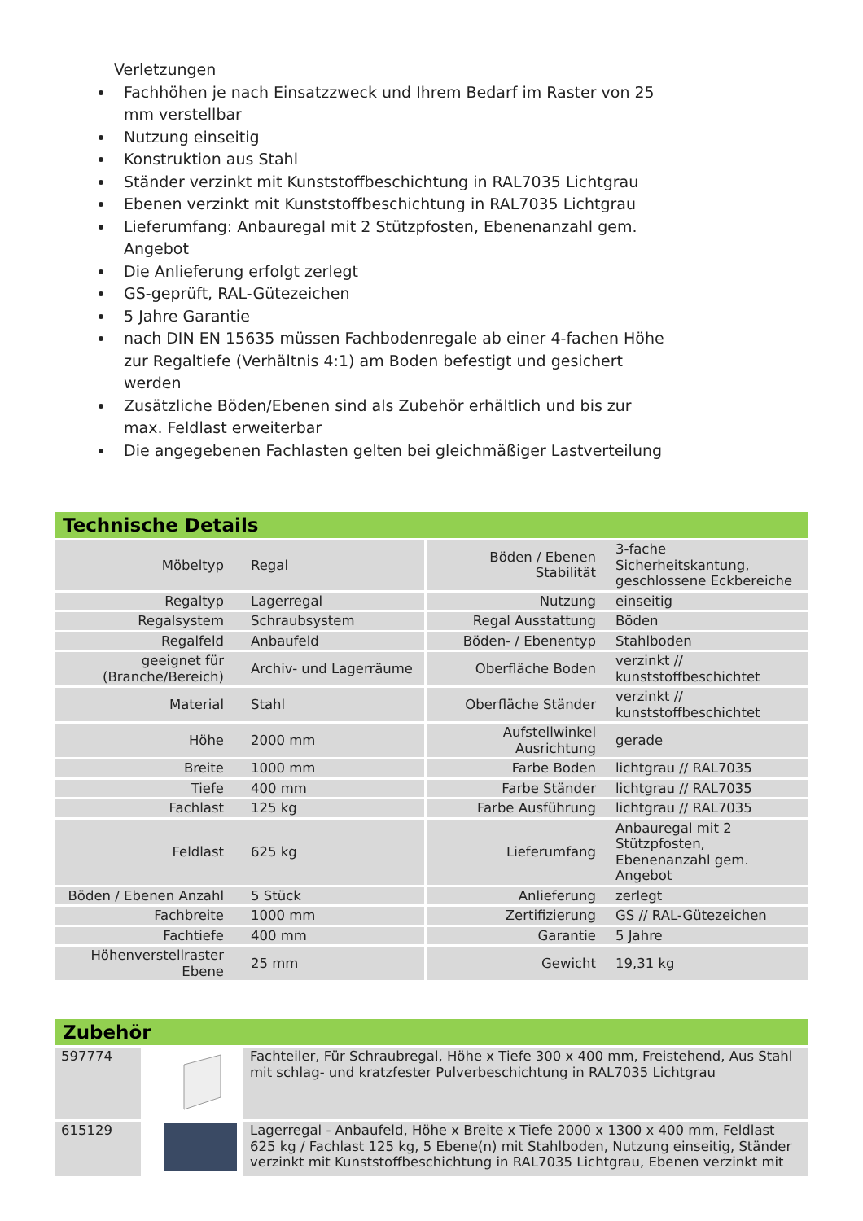Verletzungen
Fachhöhen je nach Einsatzzweck und Ihrem Bedarf im Raster von 25 mm verstellbar
Nutzung einseitig
Konstruktion aus Stahl
Ständer verzinkt mit Kunststoffbeschichtung in RAL7035 Lichtgrau
Ebenen verzinkt mit Kunststoffbeschichtung in RAL7035 Lichtgrau
Lieferumfang: Anbauregal mit 2 Stützpfosten, Ebenenanzahl gem. Angebot
Die Anlieferung erfolgt zerlegt
GS-geprüft, RAL-Gütezeichen
5 Jahre Garantie
nach DIN EN 15635 müssen Fachbodenregale ab einer 4-fachen Höhe zur Regaltiefe (Verhältnis 4:1) am Boden befestigt und gesichert werden
Zusätzliche Böden/Ebenen sind als Zubehör erhältlich und bis zur max. Feldlast erweiterbar
Die angegebenen Fachlasten gelten bei gleichmäßiger Lastverteilung
Technische Details
| Möbeltyp | Regal | Böden / Ebenen Stabilität | 3-fache Sicherheitskantung, geschlossene Eckbereiche |
| Regaltyp | Lagerregal | Nutzung | einseitig |
| Regalsystem | Schraubsystem | Regal Ausstattung | Böden |
| Regalfeld | Anbaufeld | Böden- / Ebenentyp | Stahlboden |
| geeignet für (Branche/Bereich) | Archiv- und Lagerräume | Oberfläche Boden | verzinkt // kunststoffbeschichtet |
| Material | Stahl | Oberfläche Ständer | verzinkt // kunststoffbeschichtet |
| Höhe | 2000 mm | Aufstellwinkel Ausrichtung | gerade |
| Breite | 1000 mm | Farbe Boden | lichtgrau // RAL7035 |
| Tiefe | 400 mm | Farbe Ständer | lichtgrau // RAL7035 |
| Fachlast | 125 kg | Farbe Ausführung | lichtgrau // RAL7035 |
| Feldlast | 625 kg | Lieferumfang | Anbauregal mit 2 Stützpfosten, Ebenenanzahl gem. Angebot |
| Böden / Ebenen Anzahl | 5 Stück | Anlieferung | zerlegt |
| Fachbreite | 1000 mm | Zertifizierung | GS // RAL-Gütezeichen |
| Fachtiefe | 400 mm | Garantie | 5 Jahre |
| Höhenverstellraster Ebene | 25 mm | Gewicht | 19,31 kg |
Zubehör
| 597774 | | Fachteiler, Für Schraubregal, Höhe x Tiefe 300 x 400 mm, Freistehend, Aus Stahl mit schlag- und kratzfester Pulverbeschichtung in RAL7035 Lichtgrau |
| 615129 | | Lagerregal - Anbaufeld, Höhe x Breite x Tiefe 2000 x 1300 x 400 mm, Feldlast 625 kg / Fachlast 125 kg, 5 Ebene(n) mit Stahlboden, Nutzung einseitig, Ständer verzinkt mit Kunststoffbeschichtung in RAL7035 Lichtgrau, Ebenen verzinkt mit |